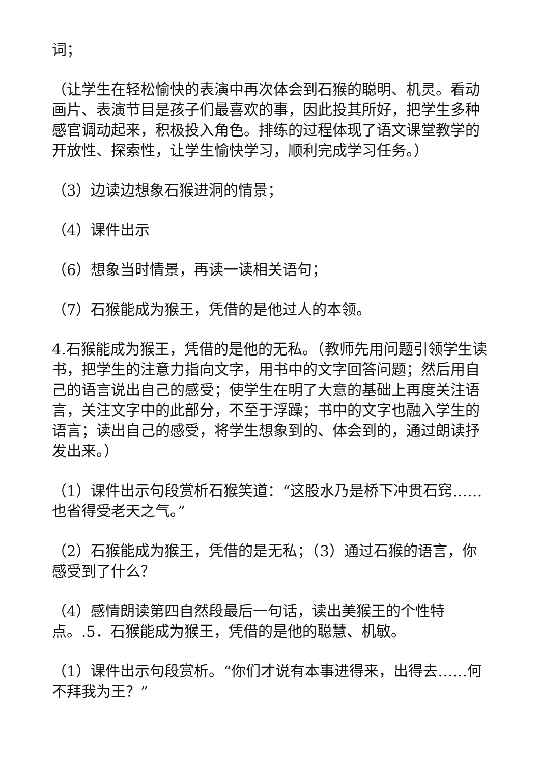词；
（让学生在轻松愉快的表演中再次体会到石猴的聪明、机灵。看动画片、表演节目是孩子们最喜欢的事，因此投其所好，把学生多种感官调动起来，积极投入角色。排练的过程体现了语文课堂教学的开放性、探索性，让学生愉快学习，顺利完成学习任务。）
（3）边读边想象石猴进洞的情景；
（4）课件出示
（6）想象当时情景，再读一读相关语句；
（7）石猴能成为猴王，凭借的是他过人的本领。
4.石猴能成为猴王，凭借的是他的无私。（教师先用问题引领学生读书，把学生的注意力指向文字，用书中的文字回答问题；然后用自己的语言说出自己的感受；使学生在明了大意的基础上再度关注语言，关注文字中的此部分，不至于浮躁；书中的文字也融入学生的语言；读出自己的感受，将学生想象到的、体会到的，通过朗读抒发出来。）
（1）课件出示句段赏析石猴笑道：“这股水乃是桥下冲贯石窍……也省得受老天之气。”
（2）石猴能成为猴王，凭借的是无私；（3）通过石猴的语言，你感受到了什么？
（4）感情朗读第四自然段最后一句话，读出美猴王的个性特点。.5．石猴能成为猴王，凭借的是他的聪慧、机敏。
（1）课件出示句段赏析。“你们才说有本事进得来，出得去……何不拜我为王？”